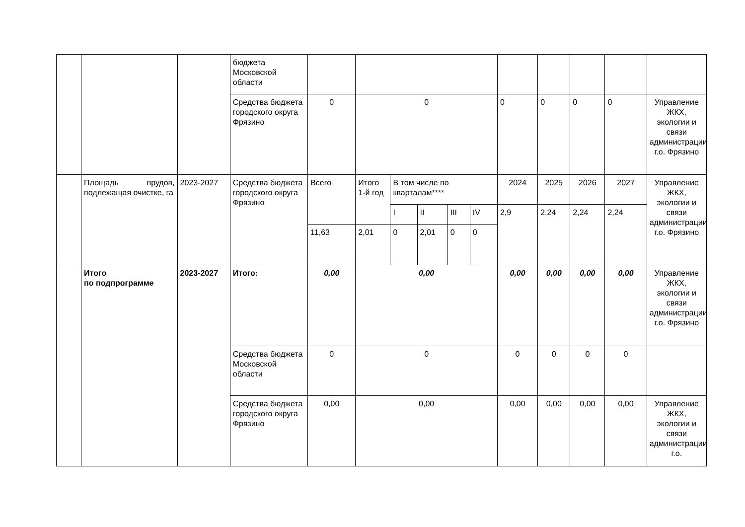| | | | бюджета Московской области | | | | | | | | | | | |
| | | | Средства бюджета городского округа Фрязино | 0 | 0 | | | | | 0 | 0 | 0 | 0 | Управление ЖКХ, экологии и связи администрации г.о. Фрязино |
| | Площадь прудов, подлежащая очистке, га | 2023-2027 | Средства бюджета городского округа Фрязино | Всего | Итого 1-й год | В том числе по кварталам**** | | | | 2024 | 2025 | 2026 | 2027 | Управление ЖКХ, экологии и связи администрации г.о. Фрязино |
| | | | | | | I | II | III | IV | 2,9 | 2,24 | 2,24 | 2,24 | |
| | | | | 11,63 | 2,01 | 0 | 2,01 | 0 | 0 | | | | | |
| | Итого по подпрограмме | 2023-2027 | Итого: | 0,00 | 0,00 | | | | | 0,00 | 0,00 | 0,00 | 0,00 | Управление ЖКХ, экологии и связи администрации г.о. Фрязино |
| | | | Средства бюджета Московской области | 0 | 0 | | | | | 0 | 0 | 0 | 0 | |
| | | | Средства бюджета городского округа Фрязино | 0,00 | 0,00 | | | | | 0,00 | 0,00 | 0,00 | 0,00 | Управление ЖКХ, экологии и связи администрации г.о. |